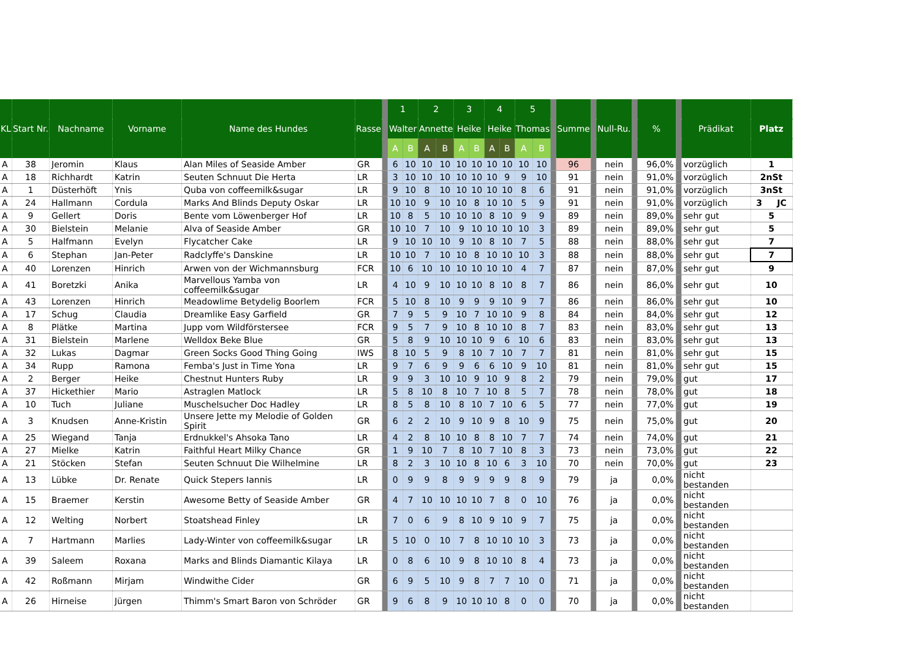| KL | Start Nr. | Nachname | Vorname | Name des Hundes | Rasse | | 1 | | 2 | | 3 | | 4 | | 5 | | | Summe | | Null-Ru. | | % | | Prädikat | Platz |
| --- | --- | --- | --- | --- | --- | --- | --- | --- | --- | --- | --- | --- | --- | --- | --- | --- | --- | --- | --- | --- | --- | --- | --- | --- | --- |
| | | | | | | | Walter | | Annette | | Heike | | Heike | | Thomas | | | | | | | | | | |
| | | | | | | | A | B | A | B | A | B | A | B | A | B | | | | | | | | | |
| A | 38 | Jeromin | Klaus | Alan Miles of Seaside Amber | GR | | 6 | 10 | 10 | 10 | 10 | 10 | 10 | 10 | 10 | 10 | | 96 | | nein | | 96,0% | | vorzüglich | 1 |
| A | 18 | Richhardt | Katrin | Seuten Schnuut Die Herta | LR | | 3 | 10 | 10 | 10 | 10 | 10 | 10 | 9 | 9 | 10 | | 91 | | nein | | 91,0% | | vorzüglich | 2nSt |
| A | 1 | Düsterhöft | Ynis | Quba von coffeemilk&sugar | LR | | 9 | 10 | 8 | 10 | 10 | 10 | 10 | 10 | 8 | 6 | | 91 | | nein | | 91,0% | | vorzüglich | 3nSt |
| A | 24 | Hallmann | Cordula | Marks And Blinds Deputy Oskar | LR | | 10 | 10 | 9 | 10 | 10 | 8 | 10 | 10 | 5 | 9 | | 91 | | nein | | 91,0% | | vorzüglich | 3 JC |
| A | 9 | Gellert | Doris | Bente vom Löwenberger Hof | LR | | 10 | 8 | 5 | 10 | 10 | 10 | 8 | 10 | 9 | 9 | | 89 | | nein | | 89,0% | | sehr gut | 5 |
| A | 30 | Bielstein | Melanie | Alva of Seaside Amber | GR | | 10 | 10 | 7 | 10 | 9 | 10 | 10 | 10 | 10 | 3 | | 89 | | nein | | 89,0% | | sehr gut | 5 |
| A | 5 | Halfmann | Evelyn | Flycatcher Cake | LR | | 9 | 10 | 10 | 10 | 9 | 10 | 8 | 10 | 7 | 5 | | 88 | | nein | | 88,0% | | sehr gut | 7 |
| A | 6 | Stephan | Jan-Peter | Radclyffe's Danskine | LR | | 10 | 10 | 7 | 10 | 10 | 8 | 10 | 10 | 10 | 3 | | 88 | | nein | | 88,0% | | sehr gut | 7 |
| A | 40 | Lorenzen | Hinrich | Arwen von der Wichmannsburg | FCR | | 10 | 6 | 10 | 10 | 10 | 10 | 10 | 10 | 4 | 7 | | 87 | | nein | | 87,0% | | sehr gut | 9 |
| A | 41 | Boretzki | Anika | Marvellous Yamba von coffeemilk&sugar | LR | | 4 | 10 | 9 | 10 | 10 | 10 | 8 | 10 | 8 | 7 | | 86 | | nein | | 86,0% | | sehr gut | 10 |
| A | 43 | Lorenzen | Hinrich | Meadowlime Betydelig Boorlem | FCR | | 5 | 10 | 8 | 10 | 9 | 9 | 9 | 10 | 9 | 7 | | 86 | | nein | | 86,0% | | sehr gut | 10 |
| A | 17 | Schug | Claudia | Dreamlike Easy Garfield | GR | | 7 | 9 | 5 | 9 | 10 | 7 | 10 | 10 | 9 | 8 | | 84 | | nein | | 84,0% | | sehr gut | 12 |
| A | 8 | Plätke | Martina | Jupp vom Wildförstersee | FCR | | 9 | 5 | 7 | 9 | 10 | 8 | 10 | 10 | 8 | 7 | | 83 | | nein | | 83,0% | | sehr gut | 13 |
| A | 31 | Bielstein | Marlene | Welldox Beke Blue | GR | | 5 | 8 | 9 | 10 | 10 | 10 | 9 | 6 | 10 | 6 | | 83 | | nein | | 83,0% | | sehr gut | 13 |
| A | 32 | Lukas | Dagmar | Green Socks Good Thing Going | IWS | | 8 | 10 | 5 | 9 | 8 | 10 | 7 | 10 | 7 | 7 | | 81 | | nein | | 81,0% | | sehr gut | 15 |
| A | 34 | Rupp | Ramona | Femba's Just in Time Yona | LR | | 9 | 7 | 6 | 9 | 9 | 6 | 6 | 10 | 9 | 10 | | 81 | | nein | | 81,0% | | sehr gut | 15 |
| A | 2 | Berger | Heike | Chestnut Hunters Ruby | LR | | 9 | 9 | 3 | 10 | 10 | 9 | 10 | 9 | 8 | 2 | | 79 | | nein | | 79,0% | | gut | 17 |
| A | 37 | Hickethier | Mario | Astraglen Matlock | LR | | 5 | 8 | 10 | 8 | 10 | 7 | 10 | 8 | 5 | 7 | | 78 | | nein | | 78,0% | | gut | 18 |
| A | 10 | Tuch | Juliane | Muschelsucher Doc Hadley | LR | | 8 | 5 | 8 | 10 | 8 | 10 | 7 | 10 | 6 | 5 | | 77 | | nein | | 77,0% | | gut | 19 |
| A | 3 | Knudsen | Anne-Kristin | Unsere Jette my Melodie of Golden Spirit | GR | | 6 | 2 | 2 | 10 | 9 | 10 | 9 | 8 | 10 | 9 | | 75 | | nein | | 75,0% | | gut | 20 |
| A | 25 | Wiegand | Tanja | Erdnukkel's Ahsoka Tano | LR | | 4 | 2 | 8 | 10 | 10 | 8 | 8 | 10 | 7 | 7 | | 74 | | nein | | 74,0% | | gut | 21 |
| A | 27 | Mielke | Katrin | Faithful Heart Milky Chance | GR | | 1 | 9 | 10 | 7 | 8 | 10 | 7 | 10 | 8 | 3 | | 73 | | nein | | 73,0% | | gut | 22 |
| A | 21 | Stöcken | Stefan | Seuten Schnuut Die Wilhelmine | LR | | 8 | 2 | 3 | 10 | 10 | 8 | 10 | 6 | 3 | 10 | | 70 | | nein | | 70,0% | | gut | 23 |
| A | 13 | Lübke | Dr. Renate | Quick Stepers Iannis | LR | | 0 | 9 | 9 | 8 | 9 | 9 | 9 | 9 | 8 | 9 | | 79 | | ja | | 0,0% | | nicht bestanden | |
| A | 15 | Braemer | Kerstin | Awesome Betty of Seaside Amber | GR | | 4 | 7 | 10 | 10 | 10 | 10 | 7 | 8 | 0 | 10 | | 76 | | ja | | 0,0% | | nicht bestanden | |
| A | 12 | Welting | Norbert | Stoatshead Finley | LR | | 7 | 0 | 6 | 9 | 8 | 10 | 9 | 10 | 9 | 7 | | 75 | | ja | | 0,0% | | nicht bestanden | |
| A | 7 | Hartmann | Marlies | Lady-Winter von coffeemilk&sugar | LR | | 5 | 10 | 0 | 10 | 7 | 8 | 10 | 10 | 10 | 3 | | 73 | | ja | | 0,0% | | nicht bestanden | |
| A | 39 | Saleem | Roxana | Marks and Blinds Diamantic Kilaya | LR | | 0 | 8 | 6 | 10 | 9 | 8 | 10 | 10 | 8 | 4 | | 73 | | ja | | 0,0% | | nicht bestanden | |
| A | 42 | Roßmann | Mirjam | Windwithe Cider | GR | | 6 | 9 | 5 | 10 | 9 | 8 | 7 | 7 | 10 | 0 | | 71 | | ja | | 0,0% | | nicht bestanden | |
| A | 26 | Hirneise | Jürgen | Thimm's Smart Baron von Schröder | GR | | 9 | 6 | 8 | 9 | 10 | 10 | 10 | 8 | 0 | 0 | | 70 | | ja | | 0,0% | | nicht bestanden | |